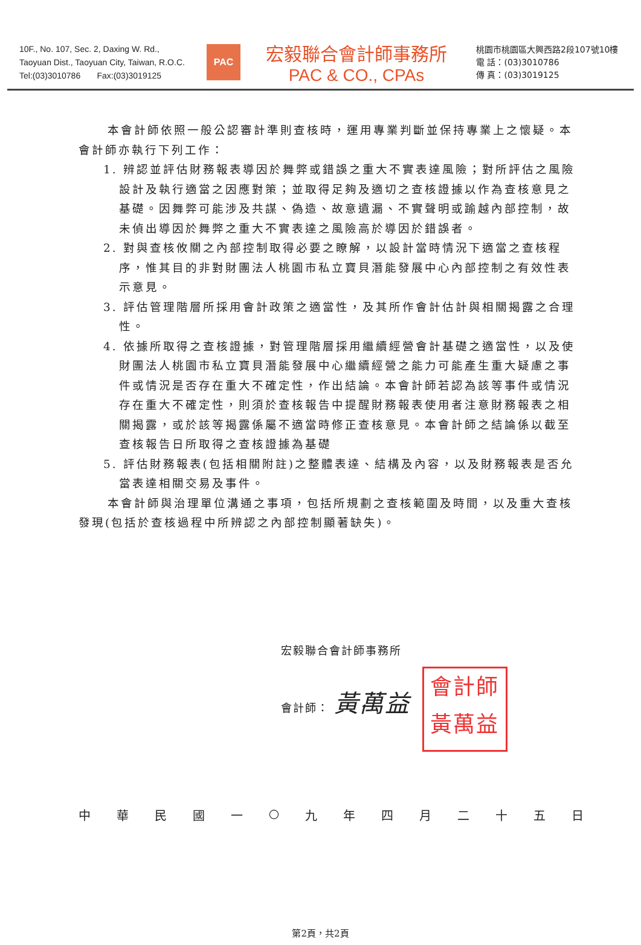10F., No. 107, Sec. 2, Daxing W. Rd.,
Taoyuan Dist., Taoyuan City, Taiwan, R.O.C.
Tel:(03)3010786 Fax:(03)3019125
PAC
宏毅聯合會計師事務所
PAC & CO., CPAs
桃園市桃園區大興西路2段107號10樓
電 話：(03)3010786
傳 真：(03)3019125
本會計師依照一般公認審計準則查核時，運用專業判斷並保持專業上之懷疑。本會計師亦執行下列工作：
1. 辨認並評估財務報表導因於舞弊或錯誤之重大不實表達風險；對所評估之風險設計及執行適當之因應對策；並取得足夠及適切之查核證據以作為查核意見之基礎。因舞弊可能涉及共謀、偽造、故意遺漏、不實聲明或踰越內部控制，故未偵出導因於舞弊之重大不實表達之風險高於導因於錯誤者。
2. 對與查核攸關之內部控制取得必要之瞭解，以設計當時情況下適當之查核程序，惟其目的非對財團法人桃園市私立寶貝潛能發展中心內部控制之有效性表示意見。
3. 評估管理階層所採用會計政策之適當性，及其所作會計估計與相關揭露之合理性。
4. 依據所取得之查核證據，對管理階層採用繼續經營會計基礎之適當性，以及使財團法人桃園市私立寶貝潛能發展中心繼續經營之能力可能產生重大疑慮之事件或情況是否存在重大不確定性，作出結論。本會計師若認為該等事件或情況存在重大不確定性，則須於查核報告中提醒財務報表使用者注意財務報表之相關揭露，或於該等揭露係屬不適當時修正查核意見。本會計師之結論係以截至查核報告日所取得之查核證據為基礎
5. 評估財務報表(包括相關附註)之整體表達、結構及內容，以及財務報表是否允當表達相關交易及事件。
本會計師與治理單位溝通之事項，包括所規劃之查核範圍及時間，以及重大查核發現(包括於查核過程中所辨認之內部控制顯著缺失)。
宏毅聯合會計師事務所
會計師： 黃萬益 會計師
黃萬益
中華民國一 ○ 九年四月二十五日
第2頁，共2頁